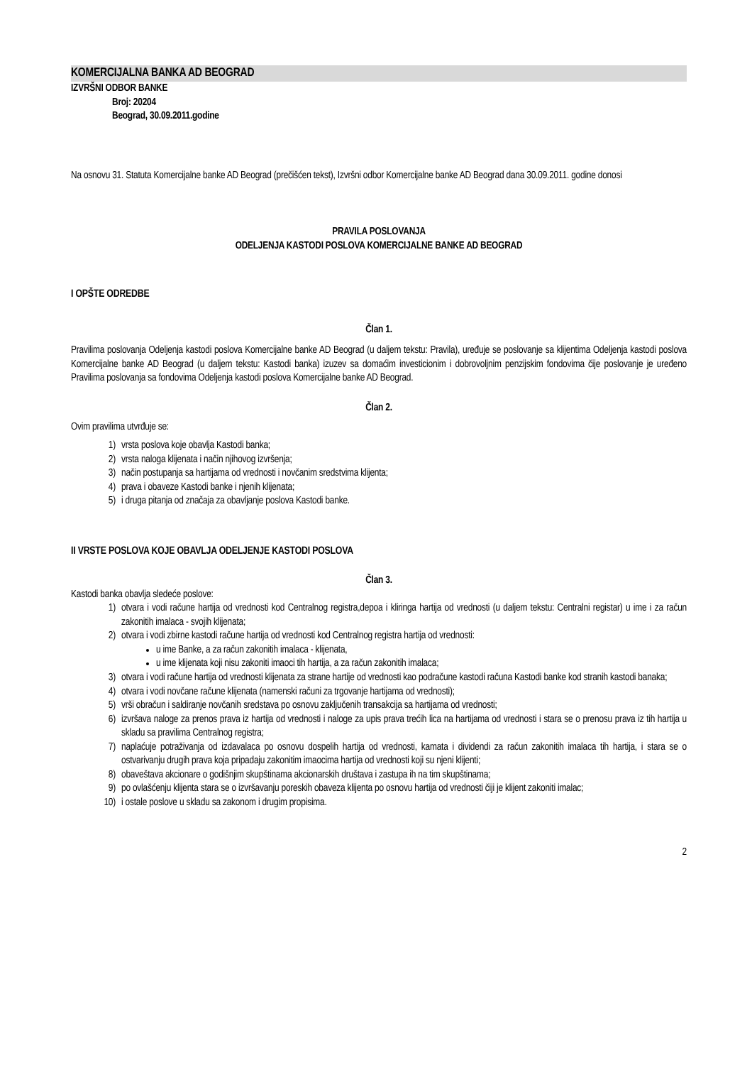KOMERCIJALNA BANKA AD BEOGRAD
IZVRŠNI ODBOR BANKE
Broj: 20204
Beograd, 30.09.2011.godine
Na osnovu 31. Statuta Komercijalne banke AD Beograd (prečišćen tekst), Izvršni odbor Komercijalne banke AD Beograd dana 30.09.2011. godine donosi
PRAVILA POSLOVANJA
ODELJENJA KASTODI POSLOVA KOMERCIJALNE BANKE AD BEOGRAD
I OPŠTE ODREDBE
Član 1.
Pravilima poslovanja Odeljenja kastodi poslova Komercijalne banke AD Beograd (u daljem tekstu: Pravila), uređuje se poslovanje sa klijentima Odeljenja kastodi poslova Komercijalne banke AD Beograd (u daljem tekstu: Kastodi banka) izuzev sa domaćim investicionim i dobrovoljnim penzijskim fondovima čije poslovanje je uređeno Pravilima poslovanja sa fondovima Odeljenja kastodi poslova Komercijalne banke AD Beograd.
Član 2.
Ovim pravilima utvrđuje se:
1) vrsta poslova koje obavlja Kastodi banka;
2) vrsta naloga klijenata i način njihovog izvršenja;
3) način postupanja sa hartijama od vrednosti i novčanim sredstvima klijenta;
4) prava i obaveze Kastodi banke i njenih klijenata;
5) i druga pitanja od značaja za obavljanje poslova Kastodi banke.
II VRSTE POSLOVA KOJE OBAVLJA ODELJENJE KASTODI POSLOVA
Član 3.
Kastodi banka obavlja sledeće poslove:
1) otvara i vodi račune hartija od vrednosti kod Centralnog registra,depoa i kliringa hartija od vrednosti (u daljem tekstu: Centralni registar) u ime i za račun zakonitih imalaca - svojih klijenata;
2) otvara i vodi zbirne kastodi račune hartija od vrednosti kod Centralnog registra hartija od vrednosti:
u ime Banke, a za račun zakonitih imalaca - klijenata,
u ime klijenata koji nisu zakoniti imaoci tih hartija, a za račun zakonitih imalaca;
3) otvara i vodi račune hartija od vrednosti klijenata za strane hartije od vrednosti kao podračune kastodi računa Kastodi banke kod stranih kastodi banaka;
4) otvara i vodi novčane račune klijenata (namenski računi za trgovanje hartijama od vrednosti);
5) vrši obračun i saldiranje novčanih sredstava po osnovu zaključenih transakcija sa hartijama od vrednosti;
6) izvršava naloge za prenos prava iz hartija od vrednosti i naloge za upis prava trećih lica na hartijama od vrednosti i stara se o prenosu prava iz tih hartija u skladu sa pravilima Centralnog registra;
7) naplaćuje potraživanja od izdavalaca po osnovu dospelih hartija od vrednosti, kamata i dividendi za račun zakonitih imalaca tih hartija, i stara se o ostvarivanju drugih prava koja pripadaju zakonitim imaocima hartija od vrednosti koji su njeni klijenti;
8) obaveštava akcionare o godišnjim skupštinama akcionarskih društava i zastupa ih na tim skupštinama;
9) po ovlašćenju klijenta stara se o izvršavanju poreskih obaveza klijenta po osnovu hartija od vrednosti čiji je klijent zakoniti imalac;
10) i ostale poslove u skladu sa zakonom i drugim propisima.
2